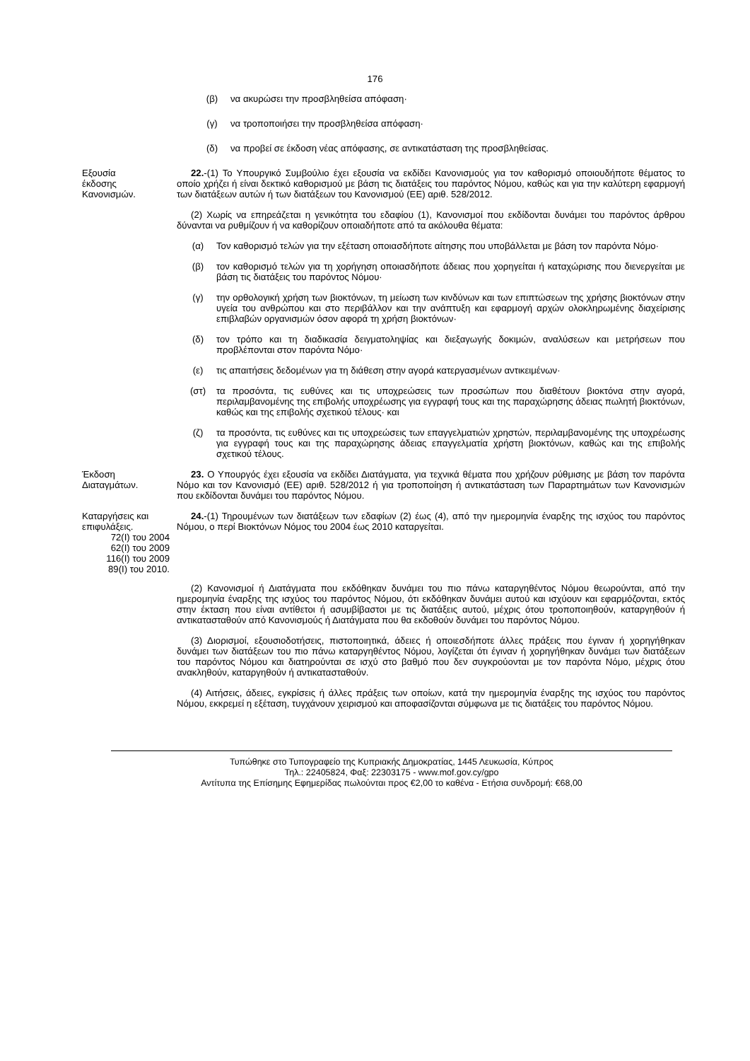176
(β) να ακυρώσει την προσβληθείσα απόφαση·
(γ) να τροποποιήσει την προσβληθείσα απόφαση·
(δ) να προβεί σε έκδοση νέας απόφασης, σε αντικατάσταση της προσβληθείσας.
Εξουσία
έκδοσης
Κανονισμών.
22.-(1) Το Υπουργικό Συμβούλιο έχει εξουσία να εκδίδει Κανονισμούς για τον καθορισμό οποιουδήποτε θέματος το οποίο χρήζει ή είναι δεκτικό καθορισμού με βάση τις διατάξεις του παρόντος Νόμου, καθώς και για την καλύτερη εφαρμογή των διατάξεων αυτών ή των διατάξεων του Κανονισμού (ΕΕ) αριθ. 528/2012.
(2) Χωρίς να επηρεάζεται η γενικότητα του εδαφίου (1), Κανονισμοί που εκδίδονται δυνάμει του παρόντος άρθρου δύνανται να ρυθμίζουν ή να καθορίζουν οποιαδήποτε από τα ακόλουθα θέματα:
(α) Τον καθορισμό τελών για την εξέταση οποιασδήποτε αίτησης που υποβάλλεται με βάση τον παρόντα Νόμο·
(β) τον καθορισμό τελών για τη χορήγηση οποιασδήποτε άδειας που χορηγείται ή καταχώρισης που διενεργείται με βάση τις διατάξεις του παρόντος Νόμου·
(γ) την ορθολογική χρήση των βιοκτόνων, τη μείωση των κινδύνων και των επιπτώσεων της χρήσης βιοκτόνων στην υγεία του ανθρώπου και στο περιβάλλον και την ανάπτυξη και εφαρμογή αρχών ολοκληρωμένης διαχείρισης επιβλαβών οργανισμών όσον αφορά τη χρήση βιοκτόνων·
(δ) τον τρόπο και τη διαδικασία δειγματοληψίας και διεξαγωγής δοκιμών, αναλύσεων και μετρήσεων που προβλέπονται στον παρόντα Νόμο·
(ε) τις απαιτήσεις δεδομένων για τη διάθεση στην αγορά κατεργασμένων αντικειμένων·
(στ) τα προσόντα, τις ευθύνες και τις υποχρεώσεις των προσώπων που διαθέτουν βιοκτόνα στην αγορά, περιλαμβανομένης της επιβολής υποχρέωσης για εγγραφή τους και της παραχώρησης άδειας πωλητή βιοκτόνων, καθώς και της επιβολής σχετικού τέλους· και
(ζ) τα προσόντα, τις ευθύνες και τις υποχρεώσεις των επαγγελματιών χρηστών, περιλαμβανομένης της υποχρέωσης για εγγραφή τους και της παραχώρησης άδειας επαγγελματία χρήστη βιοκτόνων, καθώς και της επιβολής σχετικού τέλους.
Έκδοση
Διαταγμάτων.
23. Ο Υπουργός έχει εξουσία να εκδίδει Διατάγματα, για τεχνικά θέματα που χρήζουν ρύθμισης με βάση τον παρόντα Νόμο και τον Κανονισμό (ΕΕ) αριθ. 528/2012 ή για τροποποίηση ή αντικατάσταση των Παραρτημάτων των Κανονισμών που εκδίδονται δυνάμει του παρόντος Νόμου.
Καταργήσεις και
επιφυλάξεις.
72(Ι) του 2004
62(Ι) του 2009
116(Ι) του 2009
89(Ι) του 2010.
24.-(1) Τηρουμένων των διατάξεων των εδαφίων (2) έως (4), από την ημερομηνία έναρξης της ισχύος του παρόντος Νόμου, ο περί Βιοκτόνων Νόμος του 2004 έως 2010 καταργείται.
(2) Κανονισμοί ή Διατάγματα που εκδόθηκαν δυνάμει του πιο πάνω καταργηθέντος Νόμου θεωρούνται, από την ημερομηνία έναρξης της ισχύος του παρόντος Νόμου, ότι εκδόθηκαν δυνάμει αυτού και ισχύουν και εφαρμόζονται, εκτός στην έκταση που είναι αντίθετοι ή ασυμβίβαστοι με τις διατάξεις αυτού, μέχρις ότου τροποποιηθούν, καταργηθούν ή αντικατασταθούν από Κανονισμούς ή Διατάγματα που θα εκδοθούν δυνάμει του παρόντος Νόμου.
(3) Διορισμοί, εξουσιοδοτήσεις, πιστοποιητικά, άδειες ή οποιεσδήποτε άλλες πράξεις που έγιναν ή χορηγήθηκαν δυνάμει των διατάξεων του πιο πάνω καταργηθέντος Νόμου, λογίζεται ότι έγιναν ή χορηγήθηκαν δυνάμει των διατάξεων του παρόντος Νόμου και διατηρούνται σε ισχύ στο βαθμό που δεν συγκρούονται με τον παρόντα Νόμο, μέχρις ότου ανακληθούν, καταργηθούν ή αντικατασταθούν.
(4) Αιτήσεις, άδειες, εγκρίσεις ή άλλες πράξεις των οποίων, κατά την ημερομηνία έναρξης της ισχύος του παρόντος Νόμου, εκκρεμεί η εξέταση, τυγχάνουν χειρισμού και αποφασίζονται σύμφωνα με τις διατάξεις του παρόντος Νόμου.
Τυπώθηκε στο Τυπογραφείο της Κυπριακής Δημοκρατίας, 1445 Λευκωσία, Κύπρος
Τηλ.: 22405824, Φαξ: 22303175 - www.mof.gov.cy/gpo
Αντίτυπα της Επίσημης Εφημερίδας πωλούνται προς €2,00 το καθένα - Ετήσια συνδρομή: €68,00